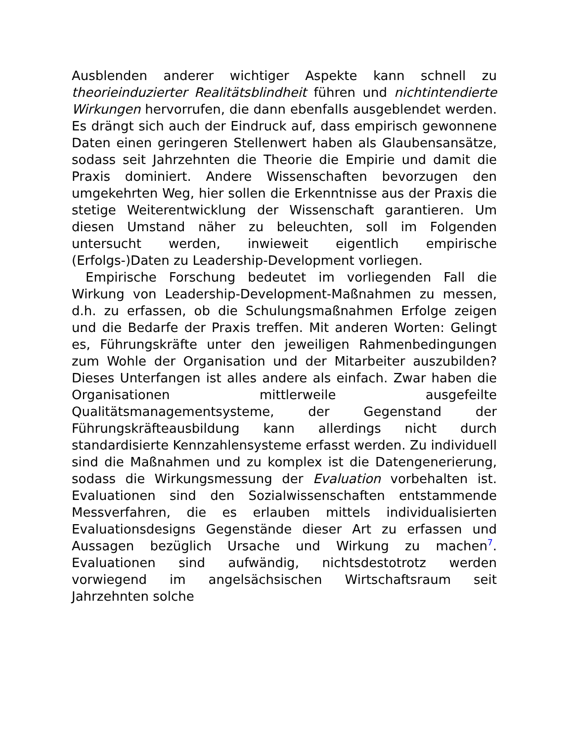Ausblenden anderer wichtiger Aspekte kann schnell zu theorieinduzierter Realitätsblindheit führen und nichtintendierte Wirkungen hervorrufen, die dann ebenfalls ausgeblendet werden. Es drängt sich auch der Eindruck auf, dass empirisch gewonnene Daten einen geringeren Stellenwert haben als Glaubensansätze, sodass seit Jahrzehnten die Theorie die Empirie und damit die Praxis dominiert. Andere Wissenschaften bevorzugen den umgekehrten Weg, hier sollen die Erkenntnisse aus der Praxis die stetige Weiterentwicklung der Wissenschaft garantieren. Um diesen Umstand näher zu beleuchten, soll im Folgenden untersucht werden, inwieweit eigentlich empirische (Erfolgs-)Daten zu Leadership-Development vorliegen.
Empirische Forschung bedeutet im vorliegenden Fall die Wirkung von Leadership-Development-Maßnahmen zu messen, d.h. zu erfassen, ob die Schulungsmaßnahmen Erfolge zeigen und die Bedarfe der Praxis treffen. Mit anderen Worten: Gelingt es, Führungskräfte unter den jeweiligen Rahmenbedingungen zum Wohle der Organisation und der Mitarbeiter auszubilden? Dieses Unterfangen ist alles andere als einfach. Zwar haben die Organisationen mittlerweile ausgefeilte Qualitätsmanagementsysteme, der Gegenstand der Führungskräfteausbildung kann allerdings nicht durch standardisierte Kennzahlensysteme erfasst werden. Zu individuell sind die Maßnahmen und zu komplex ist die Datengenerierung, sodass die Wirkungsmessung der Evaluation vorbehalten ist. Evaluationen sind den Sozialwissenschaften entstammende Messverfahren, die es erlauben mittels individualisierten Evaluationsdesigns Gegenstände dieser Art zu erfassen und Aussagen bezüglich Ursache und Wirkung zu machen<sup>7</sup>. Evaluationen sind aufwändig, nichtsdestotrotz werden vorwiegend im angelsächsischen Wirtschaftsraum seit Jahrzehnten solche